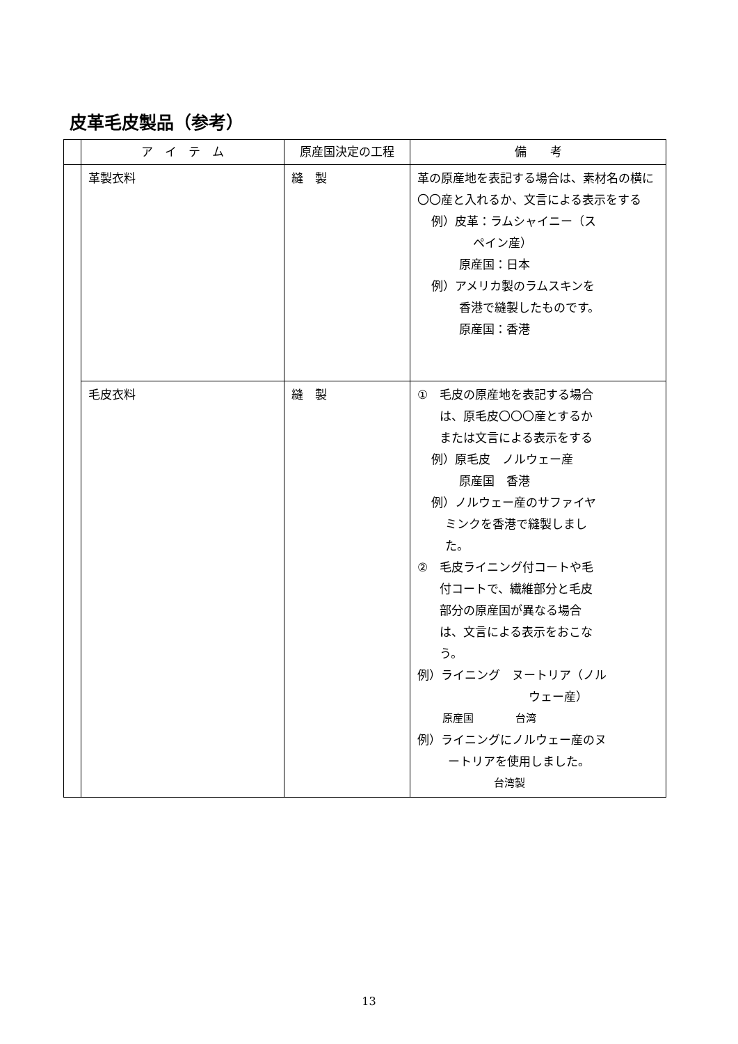皮革毛皮製品（参考）
| | ア イ テ ム | 原産国決定の工程 | 備 考 |
| --- | --- | --- | --- |
| | 革製衣料 | 縫 製 | 革の原産地を表記する場合は、素材名の横に〇〇産と入れるか、文言による表示をする 例）皮革：ラムシャイニー（ス ペイン産） 原産国：日本 例）アメリカ製のラムスキンを 香港で縫製したものです。 原産国：香港 |
| | 毛皮衣料 | 縫 製 | ① 毛皮の原産地を表記する場合 は、原毛皮〇〇〇産とするか または文言による表示をする 例）原毛皮 ノルウェー産 原産国 香港 例）ノルウェー産のサファイヤ ミンクを香港で縫製しまし た。 ② 毛皮ライニング付コートや毛 付コートで、繊維部分と毛皮 部分の原産国が異なる場合 は、文言による表示をおこな う。 例）ライニング ヌートリア（ノル ウェー産） 原産国 台湾 例）ライニングにノルウェー産のヌ ートリアを使用しました。 台湾製 |
13